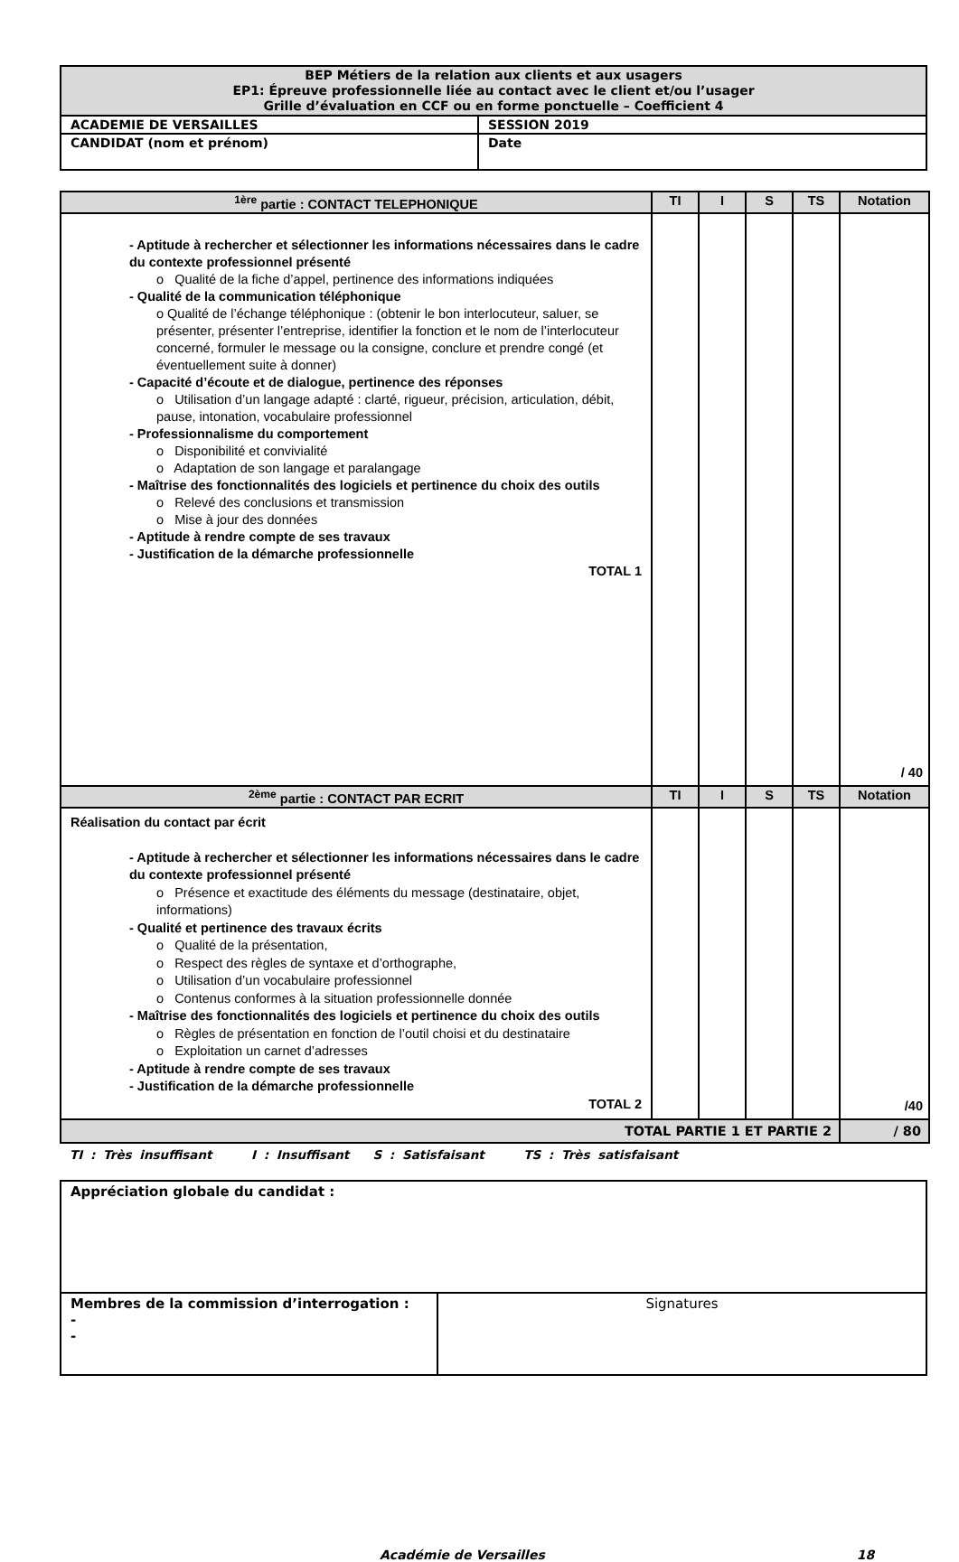| BEP Métiers de la relation aux clients et aux usagers EP1: Épreuve professionnelle liée au contact avec le client et/ou l’usager Grille d’évaluation en CCF ou en forme ponctuelle – Coefficient 4 | |
| ACADEMIE DE VERSAILLES | SESSION 2019 |
| CANDIDAT (nom et prénom) | Date |
| <sup>1ère</sup> partie : CONTACT TELEPHONIQUE | TI | I | S | TS | Notation |
| --- | --- | --- | --- | --- | --- |
| - Aptitude à rechercher et sélectionner les informations nécessaires dans le cadre du contexte professionnel présenté o Qualité de la fiche d’appel, pertinence des informations indiquées - Qualité de la communication téléphonique o Qualité de l’échange téléphonique : (obtenir le bon interlocuteur, saluer, se présenter, présenter l’entreprise, identifier la fonction et le nom de l’interlocuteur concerné, formuler le message ou la consigne, conclure et prendre congé (et éventuellement suite à donner) - Capacité d’écoute et de dialogue, pertinence des réponses o Utilisation d’un langage adapté : clarté, rigueur, précision, articulation, débit, pause, intonation, vocabulaire professionnel - Professionnalisme du comportement o Disponibilité et convivialité o Adaptation de son langage et paralangage - Maîtrise des fonctionnalités des logiciels et pertinence du choix des outils o Relevé des conclusions et transmission o Mise à jour des données - Aptitude à rendre compte de ses travaux - Justification de la démarche professionnelle TOTAL 1 | | | | | / 40 |
| <sup>2ème</sup> partie : CONTACT PAR ECRIT | TI | I | S | TS | Notation |
| Réalisation du contact par écrit - Aptitude à rechercher et sélectionner les informations nécessaires dans le cadre du contexte professionnel présenté o Présence et exactitude des éléments du message (destinataire, objet, informations) - Qualité et pertinence des travaux écrits o Qualité de la présentation, o Respect des règles de syntaxe et d’orthographe, o Utilisation d’un vocabulaire professionnel o Contenus conformes à la situation professionnelle donnée - Maîtrise des fonctionnalités des logiciels et pertinence du choix des outils o Règles de présentation en fonction de l’outil choisi et du destinataire o Exploitation un carnet d’adresses - Aptitude à rendre compte de ses travaux - Justification de la démarche professionnelle TOTAL 2 | | | | | /40 |
| TOTAL PARTIE 1 ET PARTIE 2 | | | | | / 80 |
TI : Très insuffisant I : Insuffisant S : Satisfaisant TS : Très satisfaisant
| Appréciation globale du candidat : | |
| Membres de la commission d’interrogation : - - | Signatures |
Académie de Versailles 18